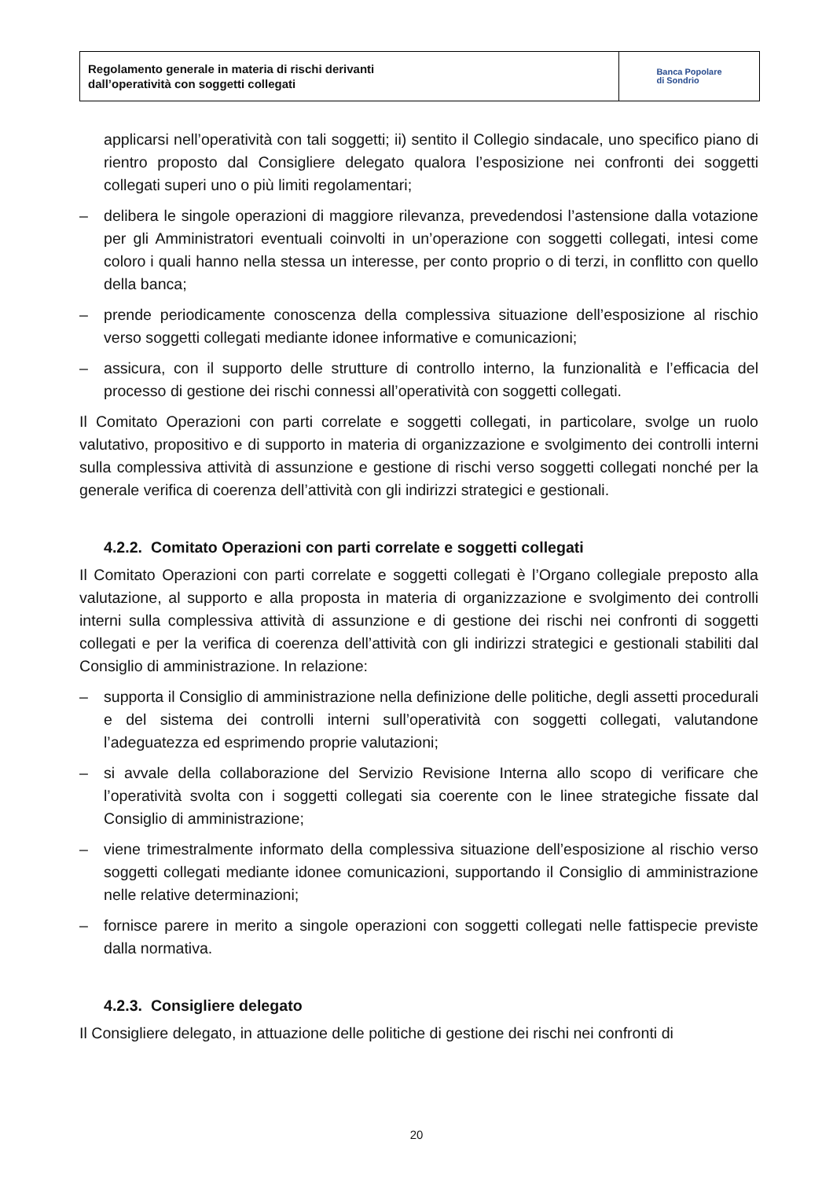Regolamento generale in materia di rischi derivanti
dall’operatività con soggetti collegati
Banca Popolare
di Sondrio
applicarsi nell’operatività con tali soggetti; ii) sentito il Collegio sindacale, uno specifico piano di rientro proposto dal Consigliere delegato qualora l’esposizione nei confronti dei soggetti collegati superi uno o più limiti regolamentari;
– delibera le singole operazioni di maggiore rilevanza, prevedendosi l’astensione dalla votazione per gli Amministratori eventuali coinvolti in un’operazione con soggetti collegati, intesi come coloro i quali hanno nella stessa un interesse, per conto proprio o di terzi, in conflitto con quello della banca;
– prende periodicamente conoscenza della complessiva situazione dell’esposizione al rischio verso soggetti collegati mediante idonee informative e comunicazioni;
– assicura, con il supporto delle strutture di controllo interno, la funzionalità e l’efficacia del processo di gestione dei rischi connessi all’operatività con soggetti collegati.
Il Comitato Operazioni con parti correlate e soggetti collegati, in particolare, svolge un ruolo valutativo, propositivo e di supporto in materia di organizzazione e svolgimento dei controlli interni sulla complessiva attività di assunzione e gestione di rischi verso soggetti collegati nonché per la generale verifica di coerenza dell’attività con gli indirizzi strategici e gestionali.
4.2.2. Comitato Operazioni con parti correlate e soggetti collegati
Il Comitato Operazioni con parti correlate e soggetti collegati è l’Organo collegiale preposto alla valutazione, al supporto e alla proposta in materia di organizzazione e svolgimento dei controlli interni sulla complessiva attività di assunzione e di gestione dei rischi nei confronti di soggetti collegati e per la verifica di coerenza dell’attività con gli indirizzi strategici e gestionali stabiliti dal Consiglio di amministrazione. In relazione:
– supporta il Consiglio di amministrazione nella definizione delle politiche, degli assetti procedurali e del sistema dei controlli interni sull’operatività con soggetti collegati, valutandone l’adeguatezza ed esprimendo proprie valutazioni;
– si avvale della collaborazione del Servizio Revisione Interna allo scopo di verificare che l’operatività svolta con i soggetti collegati sia coerente con le linee strategiche fissate dal Consiglio di amministrazione;
– viene trimestralmente informato della complessiva situazione dell’esposizione al rischio verso soggetti collegati mediante idonee comunicazioni, supportando il Consiglio di amministrazione nelle relative determinazioni;
– fornisce parere in merito a singole operazioni con soggetti collegati nelle fattispecie previste dalla normativa.
4.2.3. Consigliere delegato
Il Consigliere delegato, in attuazione delle politiche di gestione dei rischi nei confronti di
20